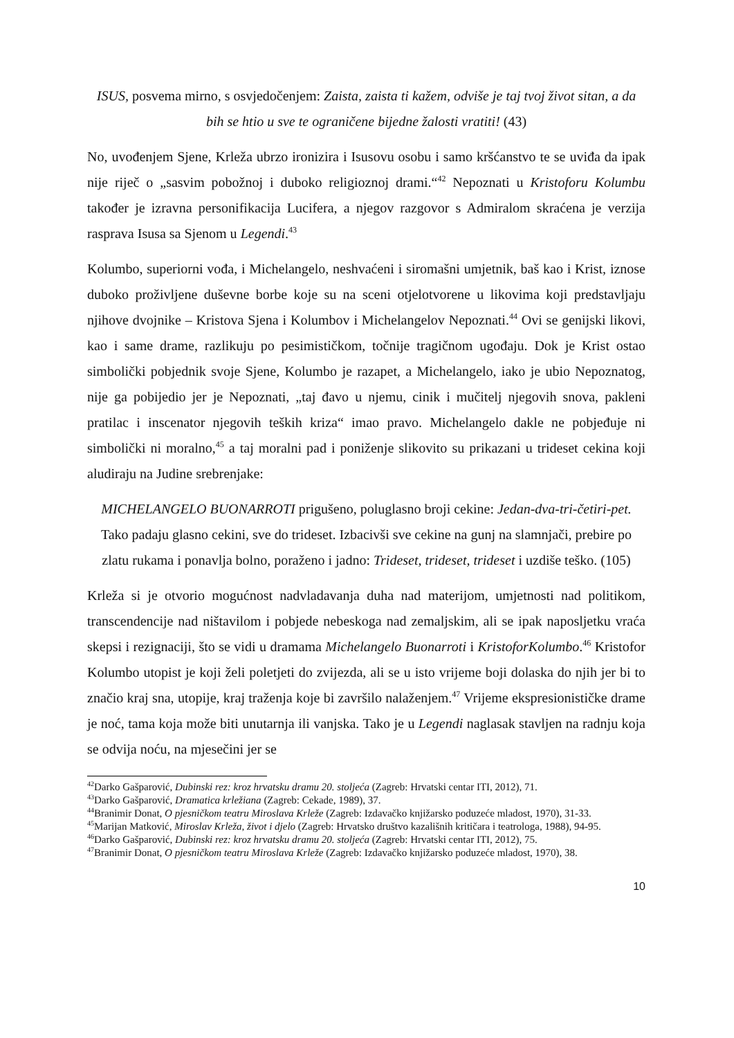ISUS, posvema mirno, s osvjedočenjem: Zaista, zaista ti kažem, odviše je taj tvoj život sitan, a da bih se htio u sve te ograničene bijedne žalosti vratiti! (43)
No, uvođenjem Sjene, Krleža ubrzo ironizira i Isusovu osobu i samo kršćanstvo te se uviđa da ipak nije riječ o „sasvim pobožnoj i duboko religioznoj drami.“<sup>42</sup> Nepoznati u Kristoforu Kolumbu također je izravna personifikacija Lucifera, a njegov razgovor s Admiralom skraćena je verzija rasprava Isusa sa Sjenom u Legendi.<sup>43</sup>
Kolumbo, superiorni vođa, i Michelangelo, neshvaćeni i siromašni umjetnik, baš kao i Krist, iznose duboko proživljene duševne borbe koje su na sceni otjelotvorene u likovima koji predstavljaju njihove dvojnike – Kristova Sjena i Kolumbov i Michelangelov Nepoznati.<sup>44</sup> Ovi se genijski likovi, kao i same drame, razlikuju po pesimističkom, točnije tragičnom ugođaju. Dok je Krist ostao simbolički pobjednik svoje Sjene, Kolumbo je razapet, a Michelangelo, iako je ubio Nepoznatog, nije ga pobijedio jer je Nepoznati, „taj đavo u njemu, cinik i mučitelj njegovih snova, pakleni pratilac i inscenator njegovih teških kriza“ imao pravo. Michelangelo dakle ne pobjeđuje ni simbolički ni moralno,<sup>45</sup> a taj moralni pad i poniženje slikovito su prikazani u trideset cekina koji aludiraju na Judine srebrenjake:
MICHELANGELO BUONARROTI prigušeno, poluglasno broji cekine: Jedan-dva-tri-četiri-pet. Tako padaju glasno cekini, sve do trideset. Izbacivši sve cekine na gunj na slamnjači, prebire po zlatu rukama i ponavlja bolno, poraženo i jadno: Trideset, trideset, trideset i uzdiše teško. (105)
Krleža si je otvorio mogućnost nadvladavanja duha nad materijom, umjetnosti nad politikom, transcendencije nad ništavilom i pobjede nebeskoga nad zemaljskim, ali se ipak naposljetku vraća skepsi i rezignaciji, što se vidi u dramama Michelangelo Buonarroti i KristoforKolumbo.<sup>46</sup> Kristofor Kolumbo utopist je koji želi poletjeti do zvijezda, ali se u isto vrijeme boji dolaska do njih jer bi to značio kraj sna, utopije, kraj traženja koje bi završilo nalaženjem.<sup>47</sup> Vrijeme ekspresionističke drame je noć, tama koja može biti unutarnja ili vanjska. Tako je u Legendi naglasak stavljen na radnju koja se odvija noću, na mjesečini jer se
<sup>42</sup> Darko Gašparović, Dubinski rez: kroz hrvatsku dramu 20. stoljeća (Zagreb: Hrvatski centar ITI, 2012), 71.
<sup>43</sup> Darko Gašparović, Dramatica krležiana (Zagreb: Cekade, 1989), 37.
<sup>44</sup> Branimir Donat, O pjesničkom teatru Miroslava Krleže (Zagreb: Izdavačko knjižarsko poduzeće mladost, 1970), 31-33.
<sup>45</sup> Marijan Matković, Miroslav Krleža, život i djelo (Zagreb: Hrvatsko društvo kazališnih kritičara i teatrologa, 1988), 94-95.
<sup>46</sup> Darko Gašparović, Dubinski rez: kroz hrvatsku dramu 20. stoljeća (Zagreb: Hrvatski centar ITI, 2012), 75.
<sup>47</sup> Branimir Donat, O pjesničkom teatru Miroslava Krleže (Zagreb: Izdavačko knjižarsko poduzeće mladost, 1970), 38.
10